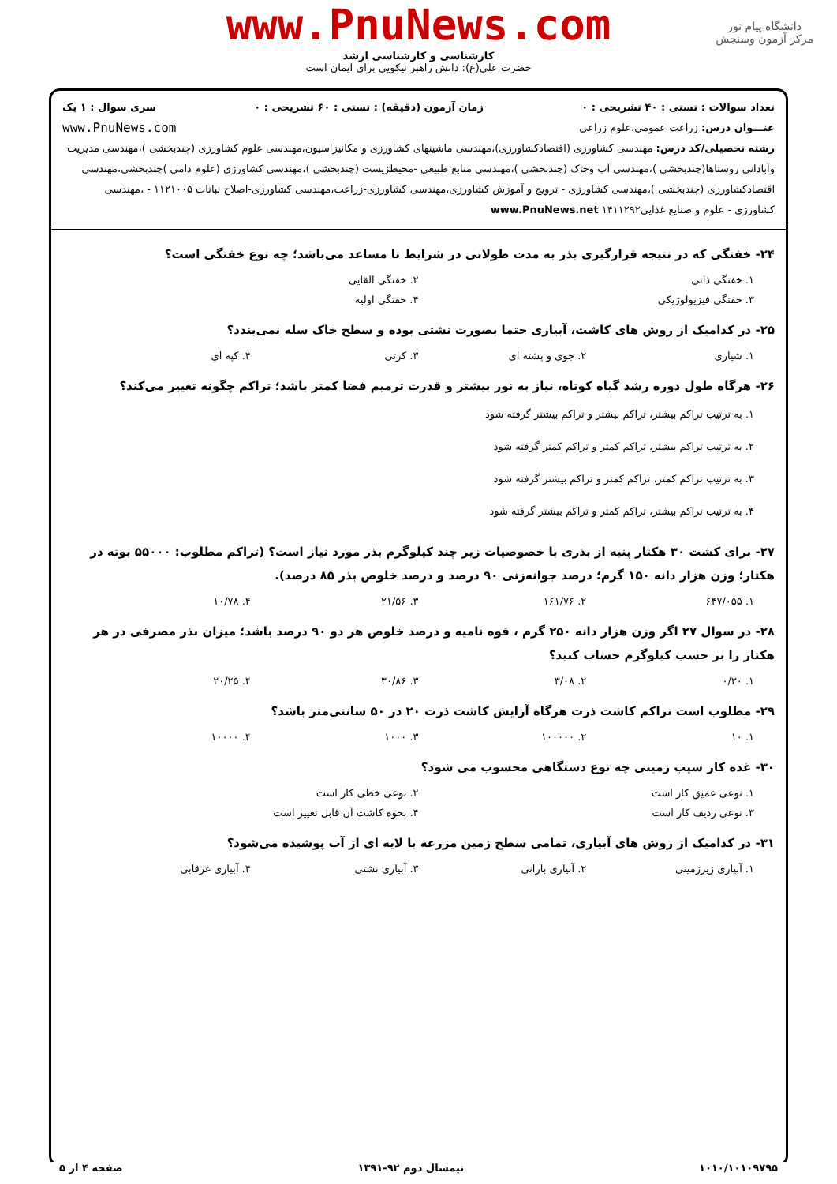دانشگاه پیام نور
مرکز آزمون وسنجش
www.PnuNews.com
کارشناسی و کارشناسی ارشد
حضرت علی(ع): دانش راهبر نیکویی برای ایمان است
تعداد سوالات : تستی : ۴۰ تشریحی : ۰ زمان آزمون (دقیقه) : تستی : ۶۰ تشریحی : ۰ سری سوال : ۱ یک
عنـــوان درس: زراعت عمومی،علوم زراعی www.PnuNews.com
رشته تحصیلی/کد درس: مهندسی کشاورزی (اقتصادکشاورزی)،مهندسی ماشینهای کشاورزی و مکانیزاسیون،مهندسی علوم کشاورزی (چندبخشی )،مهندسی مدیریت وآبادانی روستاها(چندبخشی )،مهندسی آب وخاک (چندبخشی )،مهندسی منابع طبیعی -محیطزیست (چندبخشی )،مهندسی کشاورزی (علوم دامی )چندبخشی،مهندسی اقتصادکشاورزی (چندبخشی )،مهندسی کشاورزی - ترویج و آموزش کشاورزی،مهندسی کشاورزی-زراعت،مهندسی کشاورزی-اصلاح نباتات ۱۱۲۱۰۰۵ - ،مهندسی کشاورزی - علوم و صنایع غذایی۱۴۱۱۲۹۲ www.PnuNews.net
۲۴- خفتگی که در نتیجه قرارگیری بذر به مدت طولانی در شرایط نا مساعد می‌باشد؛ چه نوع خفتگی است؟
۱. خفتگی ذاتی ۲. خفتگی القایی
۳. خفتگی فیزیولوژیکی ۴. خفتگی اولیه
۲۵- در کدامیک از روش های کاشت، آبیاری حتما بصورت نشتی بوده و سطح خاک سله نمی‌بندد؟
۱. شیاری ۲. جوی و پشته ای ۳. کرتی ۴. کپه ای
۲۶- هرگاه طول دوره رشد گیاه کوتاه، نیاز به نور بیشتر و قدرت ترمیم فضا کمتر باشد؛ تراکم چگونه تغییر می‌کند؟
۱. به ترتیب تراکم بیشتر، تراکم بیشتر و تراکم بیشتر گرفته شود
۲. به ترتیب تراکم بیشتر، تراکم کمتر و تراکم کمتر گرفته شود
۳. به ترتیب تراکم کمتر، تراکم کمتر و تراکم بیشتر گرفته شود
۴. به ترتیب تراکم بیشتر، تراکم کمتر و تراکم بیشتر گرفته شود
۲۷- برای کشت ۳۰ هکتار پنبه از بذری با خصوصیات زیر چند کیلوگرم بذر مورد نیاز است؟ (تراکم مطلوب: ۵۵۰۰۰ بوته در هکتار؛ وزن هزار دانه ۱۵۰ گرم؛ درصد جوانه‌زنی ۹۰ درصد و درصد خلوص بذر ۸۵ درصد).
۱. ۶۴۷/۰۵۵ ۲. ۱۶۱/۷۶ ۳. ۲۱/۵۶ ۴. ۱۰/۷۸
۲۸- در سوال ۲۷ اگر وزن هزار دانه ۲۵۰ گرم ، قوه نامیه و درصد خلوص هر دو ۹۰ درصد باشد؛ میزان بذر مصرفی در هر هکتار را بر حسب کیلوگرم حساب کنید؟
۱. ۰/۳۰ ۲. ۳/۰۸ ۳. ۳۰/۸۶ ۴. ۲۰/۲۵
۲۹- مطلوب است تراکم کاشت ذرت هرگاه آرایش کاشت ذرت ۲۰ در ۵۰ سانتی‌متر باشد؟
۱. ۱۰ ۲. ۱۰۰۰۰۰ ۳. ۱۰۰۰ ۴. ۱۰۰۰۰
۳۰- غده کار سیب زمینی چه نوع دستگاهی محسوب می شود؟
۱. نوعی عمیق کار است ۲. نوعی خطی کار است
۳. نوعی ردیف کار است ۴. نحوه کاشت آن قابل تغییر است
۳۱- در کدامیک از روش های آبیاری، تمامی سطح زمین مزرعه با لایه ای از آب پوشیده می‌شود؟
۱. آبیاری زیرزمینی ۲. آبیاری بارانی ۳. آبیاری نشتی ۴. آبیاری غرقابی
۱۰۱۰/۱۰۱۰۹۷۹۵ نیمسال دوم ۹۲-۱۳۹۱ صفحه ۴ از ۵